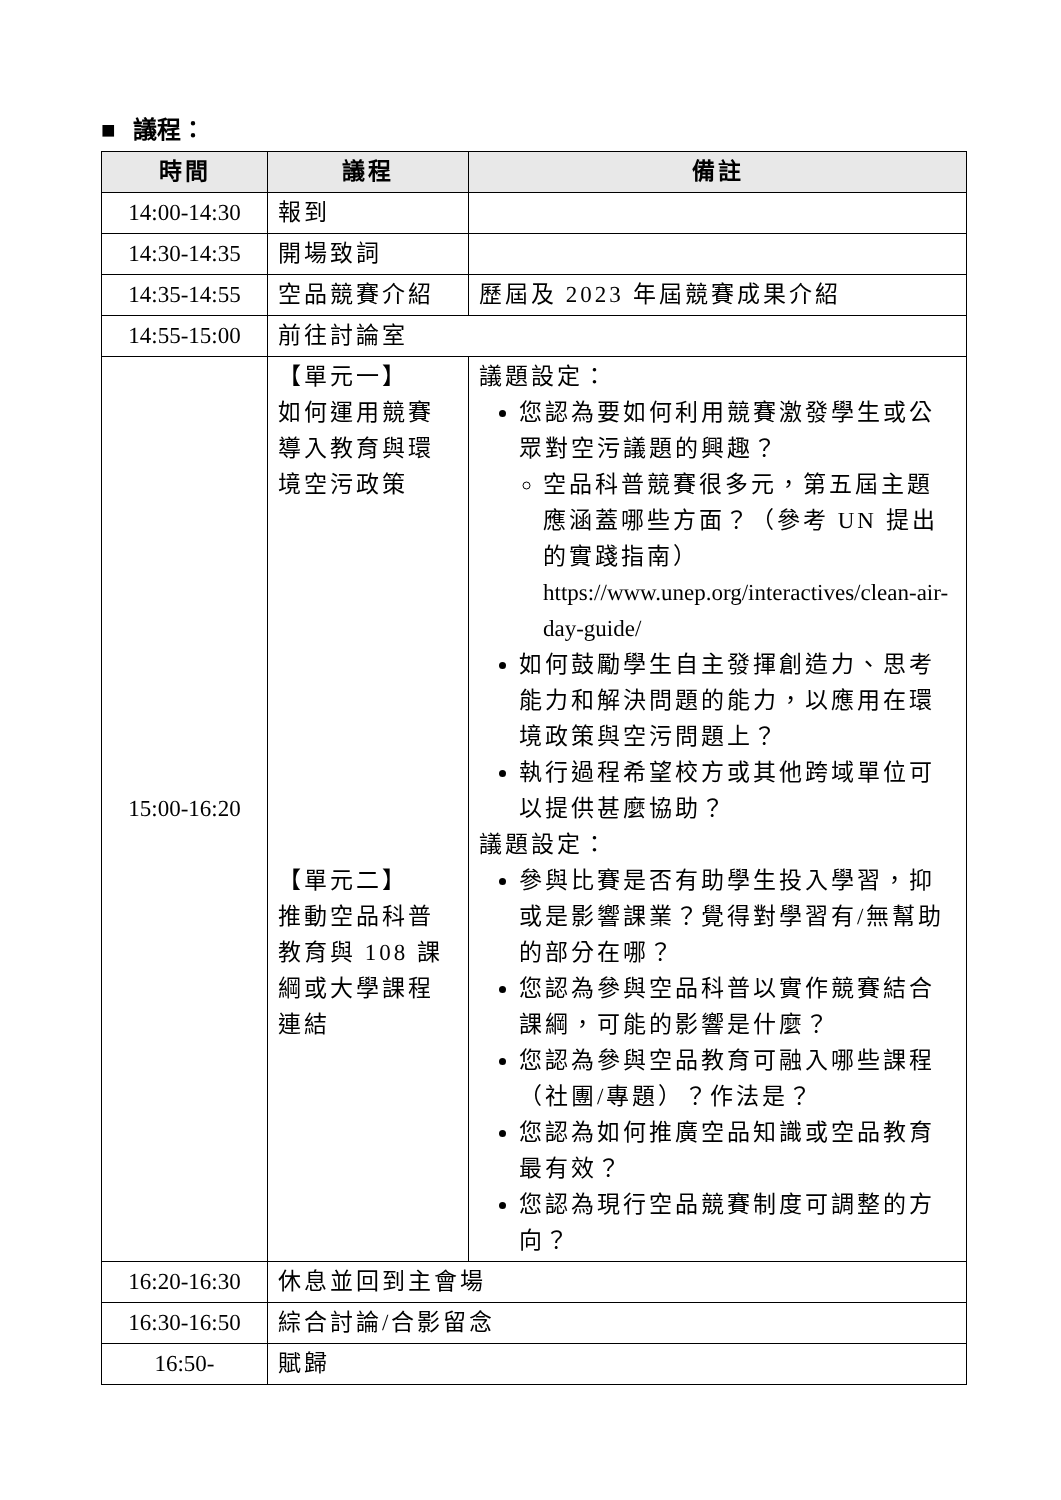■ 議程：
| 時間 | 議程 | 備註 |
| --- | --- | --- |
| 14:00-14:30 | 報到 | |
| 14:30-14:35 | 開場致詞 | |
| 14:35-14:55 | 空品競賽介紹 | 歷屆及 2023 年屆競賽成果介紹 |
| 14:55-15:00 | 前往討論室 | |
| 15:00-16:20 | 【單元一】 如何運用競賽導入教育與環境空污政策 【單元二】 推動空品科普教育與 108 課綱或大學課程連結 | 議題設定： 您認為要如何利用競賽激發學生或公眾對空污議題的興趣？ 空品科普競賽很多元，第五屆主題應涵蓋哪些方面？（參考 UN 提出的實踐指南） https://www.unep.org/interactives/clean-air-day-guide/ 如何鼓勵學生自主發揮創造力、思考能力和解決問題的能力，以應用在環境政策與空污問題上？ 執行過程希望校方或其他跨域單位可以提供甚麼協助？ 議題設定： 參與比賽是否有助學生投入學習，抑或是影響課業？覺得對學習有/無幫助的部分在哪？ 您認為參與空品科普以實作競賽結合課綱，可能的影響是什麼？ 您認為參與空品教育可融入哪些課程（社團/專題）？作法是？ 您認為如何推廣空品知識或空品教育最有效？ 您認為現行空品競賽制度可調整的方向？ |
| 16:20-16:30 | 休息並回到主會場 | |
| 16:30-16:50 | 綜合討論/合影留念 | |
| 16:50- | 賦歸 | |